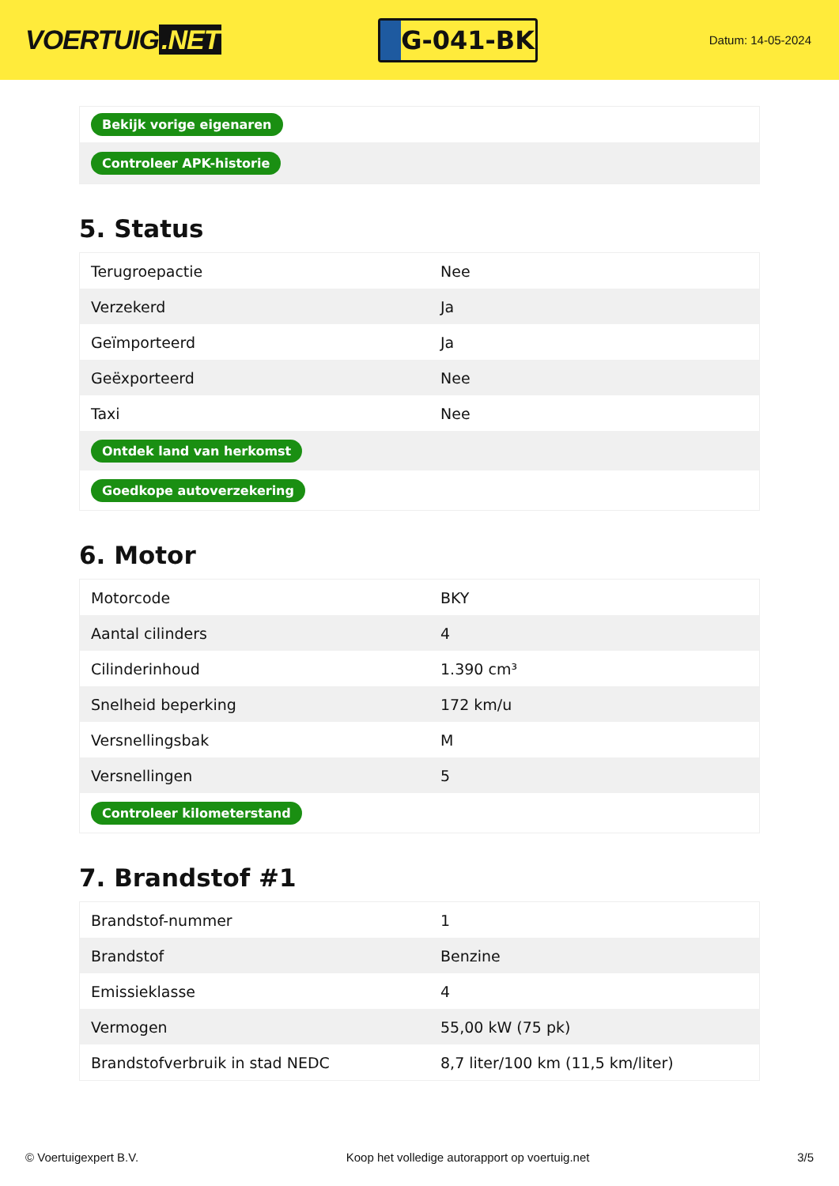VOERTUIG.NET
G-041-BK
Datum: 14-05-2024
| Bekijk vorige eigenaren |
| Controleer APK-historie |
5. Status
| Terugroepactie | Nee |
| Verzekerd | Ja |
| Geïmporteerd | Ja |
| Geëxporteerd | Nee |
| Taxi | Nee |
| Ontdek land van herkomst | |
| Goedkope autoverzekering | |
6. Motor
| Motorcode | BKY |
| Aantal cilinders | 4 |
| Cilinderinhoud | 1.390 cm³ |
| Snelheid beperking | 172 km/u |
| Versnellingsbak | M |
| Versnellingen | 5 |
| Controleer kilometerstand | |
7. Brandstof #1
| Brandstof-nummer | 1 |
| Brandstof | Benzine |
| Emissieklasse | 4 |
| Vermogen | 55,00 kW (75 pk) |
| Brandstofverbruik in stad NEDC | 8,7 liter/100 km (11,5 km/liter) |
© Voertuigexpert B.V. Koop het volledige autorapport op voertuig.net 3/5